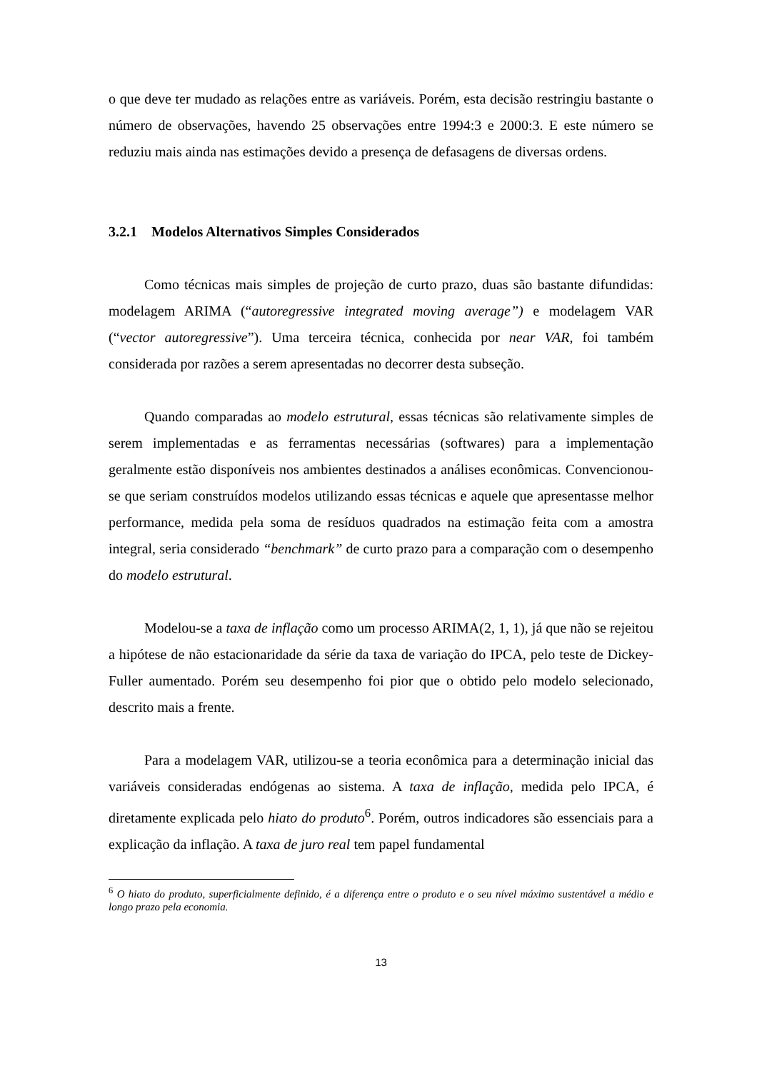o que deve ter mudado as relações entre as variáveis. Porém, esta decisão restringiu bastante o número de observações, havendo 25 observações entre 1994:3 e 2000:3. E este número se reduziu mais ainda nas estimações devido a presença de defasagens de diversas ordens.
3.2.1 Modelos Alternativos Simples Considerados
Como técnicas mais simples de projeção de curto prazo, duas são bastante difundidas: modelagem ARIMA (“autoregressive integrated moving average”) e modelagem VAR (“vector autoregressive”). Uma terceira técnica, conhecida por near VAR, foi também considerada por razões a serem apresentadas no decorrer desta subseção.
Quando comparadas ao modelo estrutural, essas técnicas são relativamente simples de serem implementadas e as ferramentas necessárias (softwares) para a implementação geralmente estão disponíveis nos ambientes destinados a análises econômicas. Convencionou-se que seriam construídos modelos utilizando essas técnicas e aquele que apresentasse melhor performance, medida pela soma de resíduos quadrados na estimação feita com a amostra integral, seria considerado “benchmark” de curto prazo para a comparação com o desempenho do modelo estrutural.
Modelou-se a taxa de inflação como um processo ARIMA(2, 1, 1), já que não se rejeitou a hipótese de não estacionaridade da série da taxa de variação do IPCA, pelo teste de Dickey-Fuller aumentado. Porém seu desempenho foi pior que o obtido pelo modelo selecionado, descrito mais a frente.
Para a modelagem VAR, utilizou-se a teoria econômica para a determinação inicial das variáveis consideradas endógenas ao sistema. A taxa de inflação, medida pelo IPCA, é diretamente explicada pelo hiato do produto<sup>6</sup>. Porém, outros indicadores são essenciais para a explicação da inflação. A taxa de juro real tem papel fundamental
<sup>6</sup> O hiato do produto, superficialmente definido, é a diferença entre o produto e o seu nível máximo sustentável a médio e longo prazo pela economia.
13